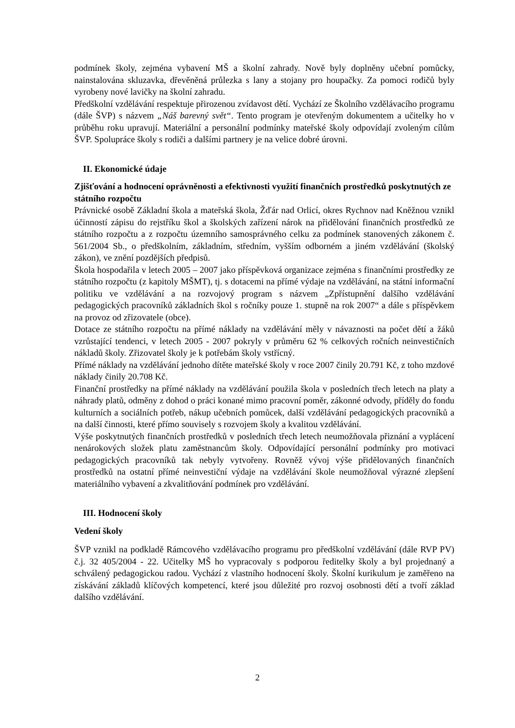podmínek školy, zejména vybavení MŠ a školní zahrady. Nově byly doplněny učební pomůcky, nainstalována skluzavka, dřevěněná průlezka s lany a stojany pro houpačky. Za pomoci rodičů byly vyrobeny nové lavičky na školní zahradu.
Předškolní vzdělávání respektuje přirozenou zvídavost dětí. Vychází ze Školního vzdělávacího programu (dále ŠVP) s názvem „Náš barevný svět“. Tento program je otevřeným dokumentem a učitelky ho v průběhu roku upravují. Materiální a personální podmínky mateřské školy odpovídají zvoleným cílům ŠVP. Spolupráce školy s rodiči a dalšími partnery je na velice dobré úrovni.
II. Ekonomické údaje
Zjišťování a hodnocení oprávněnosti a efektivnosti využití finančních prostředků poskytnutých ze státního rozpočtu
Právnické osobě Základní škola a mateřská škola, Žďár nad Orlicí, okres Rychnov nad Kněžnou vznikl účinností zápisu do rejstříku škol a školských zařízení nárok na přidělování finančních prostředků ze státního rozpočtu a z rozpočtu územního samosprávného celku za podmínek stanovených zákonem č. 561/2004 Sb., o předškolním, základním, středním, vyšším odborném a jiném vzdělávání (školský zákon), ve znění pozdějších předpisů.
Škola hospodařila v letech 2005 – 2007 jako příspěvková organizace zejména s finančními prostředky ze státního rozpočtu (z kapitoly MŠMT), tj. s dotacemi na přímé výdaje na vzdělávání, na státní informační politiku ve vzdělávání a na rozvojový program s názvem „Zpřístupnění dalšího vzdělávání pedagogických pracovníků základních škol s ročníky pouze 1. stupně na rok 2007“ a dále s příspěvkem na provoz od zřizovatele (obce).
Dotace ze státního rozpočtu na přímé náklady na vzdělávání měly v návaznosti na počet dětí a žáků vzrůstající tendenci, v letech 2005 - 2007 pokryly v průměru 62 % celkových ročních neinvestičních nákladů školy. Zřizovatel školy je k potřebám školy vstřícný.
Přímé náklady na vzdělávání jednoho dítěte mateřské školy v roce 2007 činily 20.791 Kč, z toho mzdové náklady činily 20.708 Kč.
Finanční prostředky na přímé náklady na vzdělávání použila škola v posledních třech letech na platy a náhrady platů, odměny z dohod o práci konané mimo pracovní poměr, zákonné odvody, příděly do fondu kulturních a sociálních potřeb, nákup učebních pomůcek, další vzdělávání pedagogických pracovníků a na další činnosti, které přímo souvisely s rozvojem školy a kvalitou vzdělávání.
Výše poskytnutých finančních prostředků v posledních třech letech neumožňovala přiznání a vyplácení nenárokových složek platu zaměstnancům školy. Odpovídající personální podmínky pro motivaci pedagogických pracovníků tak nebyly vytvořeny. Rovněž vývoj výše přidělovaných finančních prostředků na ostatní přímé neinvestiční výdaje na vzdělávání škole neumožňoval výrazné zlepšení materiálního vybavení a zkvalitňování podmínek pro vzdělávání.
III. Hodnocení školy
Vedení školy
ŠVP vznikl na podkladě Rámcového vzdělávacího programu pro předškolní vzdělávání (dále RVP PV) č.j. 32 405/2004 - 22. Učitelky MŠ ho vypracovaly s podporou ředitelky školy a byl projednaný a schválený pedagogickou radou. Vychází z vlastního hodnocení školy. Školní kurikulum je zaměřeno na získávání základů klíčových kompetencí, které jsou důležité pro rozvoj osobnosti dětí a tvoří základ dalšího vzdělávání.
2